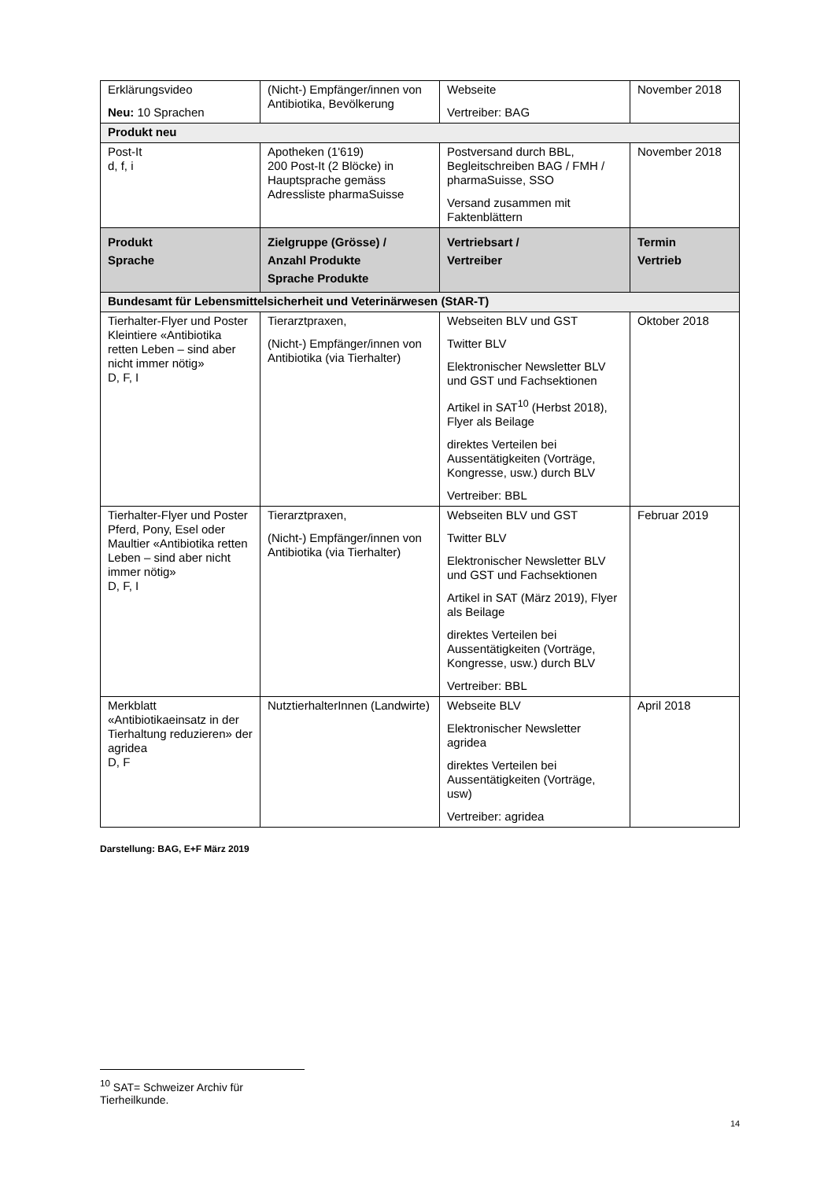| Erklärungsvideo Neu: 10 Sprachen | (Nicht-) Empfänger/innen von Antibiotika, Bevölkerung | Webseite Vertreiber: BAG | November 2018 |
| Produkt neu | | | |
| Post-It d, f, i | Apotheken (1'619) 200 Post-It (2 Blöcke) in Hauptsprache gemäss Adressliste pharmaSuisse | Postversand durch BBL, Begleitschreiben BAG / FMH / pharmaSuisse, SSO Versand zusammen mit Faktenblättern | November 2018 |
| Produkt Sprache | Zielgruppe (Grösse) / Anzahl Produkte Sprache Produkte | Vertriebsart / Vertreiber | Termin Vertrieb |
| Bundesamt für Lebensmittelsicherheit und Veterinärwesen (StAR-T) | | | |
| Tierhalter-Flyer und Poster Kleintiere «Antibiotika retten Leben – sind aber nicht immer nötig» D, F, I | Tierarztpraxen, (Nicht-) Empfänger/innen von Antibiotika (via Tierhalter) | Webseiten BLV und GST Twitter BLV Elektronischer Newsletter BLV und GST und Fachsektionen Artikel in SAT<sup>10</sup> (Herbst 2018), Flyer als Beilage direktes Verteilen bei Aussentätigkeiten (Vorträge, Kongresse, usw.) durch BLV Vertreiber: BBL | Oktober 2018 |
| Tierhalter-Flyer und Poster Pferd, Pony, Esel oder Maultier «Antibiotika retten Leben – sind aber nicht immer nötig» D, F, I | Tierarztpraxen, (Nicht-) Empfänger/innen von Antibiotika (via Tierhalter) | Webseiten BLV und GST Twitter BLV Elektronischer Newsletter BLV und GST und Fachsektionen Artikel in SAT (März 2019), Flyer als Beilage direktes Verteilen bei Aussentätigkeiten (Vorträge, Kongresse, usw.) durch BLV Vertreiber: BBL | Februar 2019 |
| Merkblatt «Antibiotikaeinsatz in der Tierhaltung reduzieren» der agridea D, F | NutztierhalterInnen (Landwirte) | Webseite BLV Elektronischer Newsletter agridea direktes Verteilen bei Aussentätigkeiten (Vorträge, usw) Vertreiber: agridea | April 2018 |
Darstellung: BAG, E+F März 2019
<sup>10</sup> SAT= Schweizer Archiv für Tierheilkunde.
14